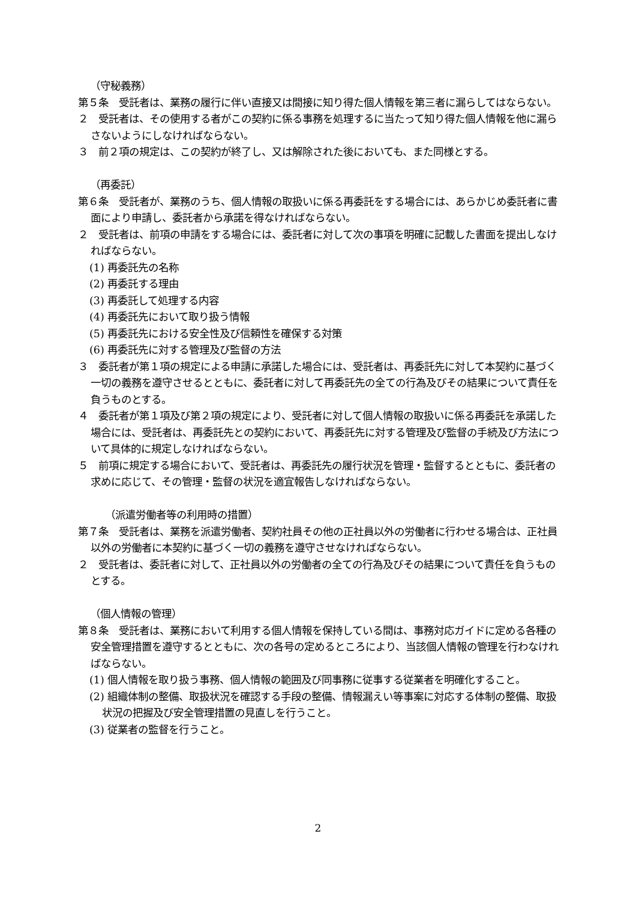（守秘義務）
第５条　受託者は、業務の履行に伴い直接又は間接に知り得た個人情報を第三者に漏らしてはならない。
２　受託者は、その使用する者がこの契約に係る事務を処理するに当たって知り得た個人情報を他に漏らさないようにしなければならない。
３　前２項の規定は、この契約が終了し、又は解除された後においても、また同様とする。
（再委託）
第６条　受託者が、業務のうち、個人情報の取扱いに係る再委託をする場合には、あらかじめ委託者に書面により申請し、委託者から承諾を得なければならない。
２　受託者は、前項の申請をする場合には、委託者に対して次の事項を明確に記載した書面を提出しなければならない。
(1) 再委託先の名称
(2) 再委託する理由
(3) 再委託して処理する内容
(4) 再委託先において取り扱う情報
(5) 再委託先における安全性及び信頼性を確保する対策
(6) 再委託先に対する管理及び監督の方法
３　委託者が第１項の規定による申請に承諾した場合には、受託者は、再委託先に対して本契約に基づく一切の義務を遵守させるとともに、委託者に対して再委託先の全ての行為及びその結果について責任を負うものとする。
４　委託者が第１項及び第２項の規定により、受託者に対して個人情報の取扱いに係る再委託を承諾した場合には、受託者は、再委託先との契約において、再委託先に対する管理及び監督の手続及び方法について具体的に規定しなければならない。
５　前項に規定する場合において、受託者は、再委託先の履行状況を管理・監督するとともに、委託者の求めに応じて、その管理・監督の状況を適宜報告しなければならない。
（派遣労働者等の利用時の措置）
第７条　受託者は、業務を派遣労働者、契約社員その他の正社員以外の労働者に行わせる場合は、正社員以外の労働者に本契約に基づく一切の義務を遵守させなければならない。
２　受託者は、委託者に対して、正社員以外の労働者の全ての行為及びその結果について責任を負うものとする。
（個人情報の管理）
第８条　受託者は、業務において利用する個人情報を保持している間は、事務対応ガイドに定める各種の安全管理措置を遵守するとともに、次の各号の定めるところにより、当該個人情報の管理を行わなければならない。
(1) 個人情報を取り扱う事務、個人情報の範囲及び同事務に従事する従業者を明確化すること。
(2) 組織体制の整備、取扱状況を確認する手段の整備、情報漏えい等事案に対応する体制の整備、取扱状況の把握及び安全管理措置の見直しを行うこと。
(3) 従業者の監督を行うこと。
2